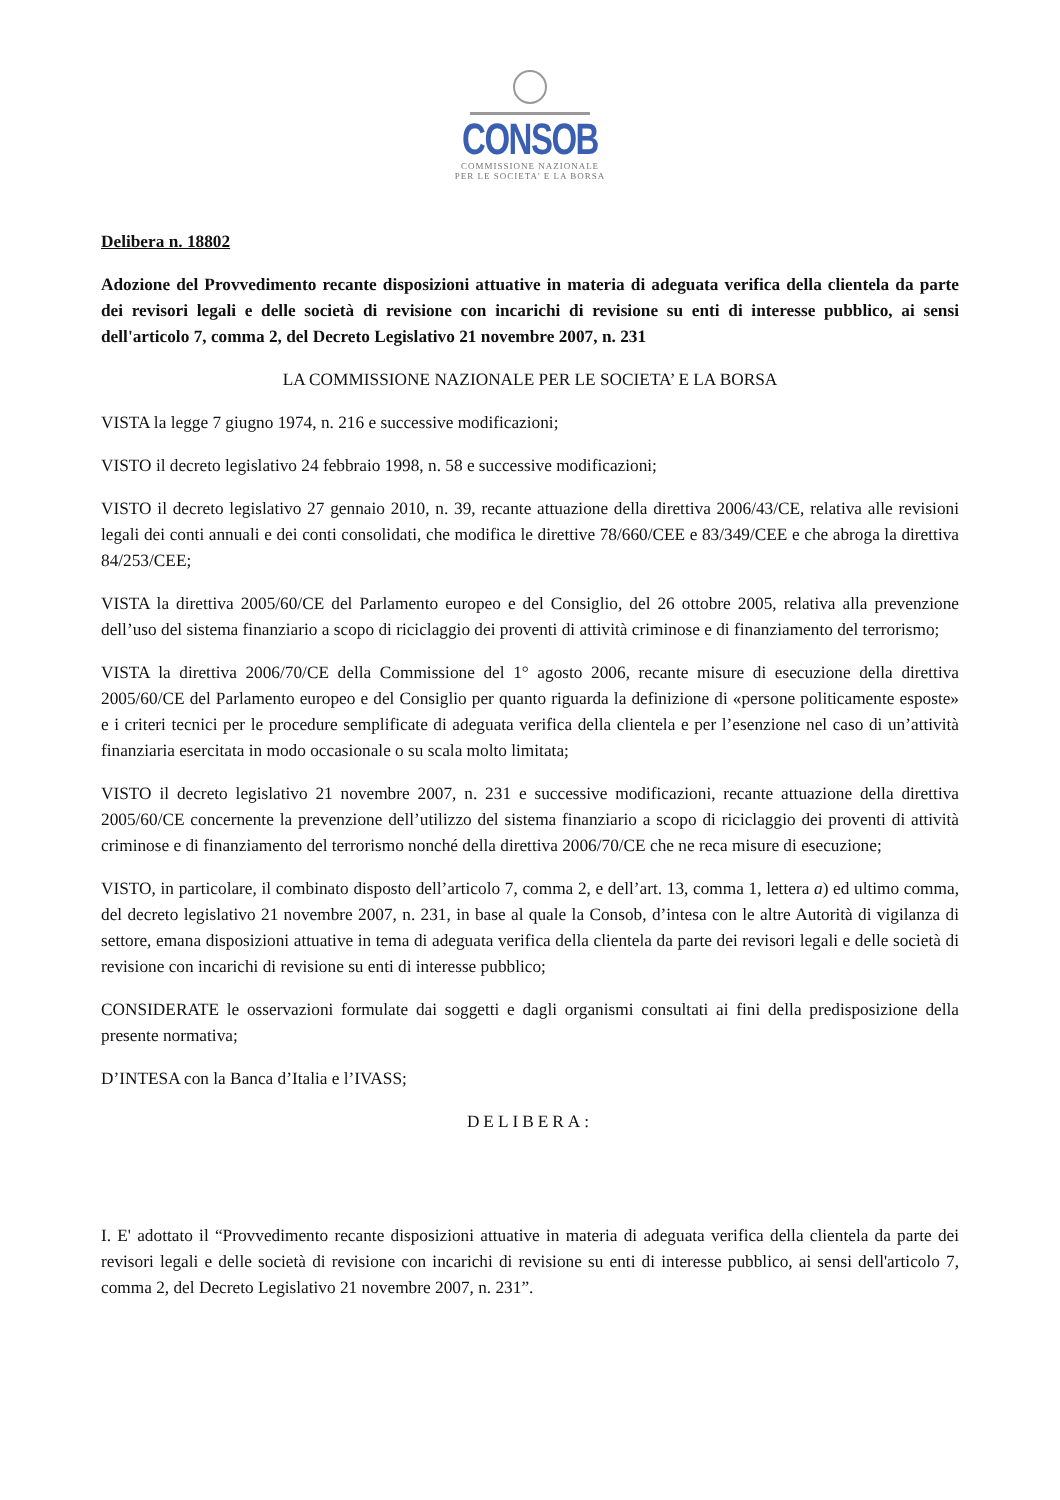CONSOB
COMMISSIONE NAZIONALE
PER LE SOCIETA' E LA BORSA
Delibera n. 18802
Adozione del Provvedimento recante disposizioni attuative in materia di adeguata verifica della clientela da parte dei revisori legali e delle società di revisione con incarichi di revisione su enti di interesse pubblico, ai sensi dell'articolo 7, comma 2, del Decreto Legislativo 21 novembre 2007, n. 231
LA COMMISSIONE NAZIONALE PER LE SOCIETA’ E LA BORSA
VISTA la legge 7 giugno 1974, n. 216 e successive modificazioni;
VISTO il decreto legislativo 24 febbraio 1998, n. 58 e successive modificazioni;
VISTO il decreto legislativo 27 gennaio 2010, n. 39, recante attuazione della direttiva 2006/43/CE, relativa alle revisioni legali dei conti annuali e dei conti consolidati, che modifica le direttive 78/660/CEE e 83/349/CEE e che abroga la direttiva 84/253/CEE;
VISTA la direttiva 2005/60/CE del Parlamento europeo e del Consiglio, del 26 ottobre 2005, relativa alla prevenzione dell’uso del sistema finanziario a scopo di riciclaggio dei proventi di attività criminose e di finanziamento del terrorismo;
VISTA la direttiva 2006/70/CE della Commissione del 1° agosto 2006, recante misure di esecuzione della direttiva 2005/60/CE del Parlamento europeo e del Consiglio per quanto riguarda la definizione di «persone politicamente esposte» e i criteri tecnici per le procedure semplificate di adeguata verifica della clientela e per l’esenzione nel caso di un’attività finanziaria esercitata in modo occasionale o su scala molto limitata;
VISTO il decreto legislativo 21 novembre 2007, n. 231 e successive modificazioni, recante attuazione della direttiva 2005/60/CE concernente la prevenzione dell’utilizzo del sistema finanziario a scopo di riciclaggio dei proventi di attività criminose e di finanziamento del terrorismo nonché della direttiva 2006/70/CE che ne reca misure di esecuzione;
VISTO, in particolare, il combinato disposto dell’articolo 7, comma 2, e dell’art. 13, comma 1, lettera a) ed ultimo comma, del decreto legislativo 21 novembre 2007, n. 231, in base al quale la Consob, d’intesa con le altre Autorità di vigilanza di settore, emana disposizioni attuative in tema di adeguata verifica della clientela da parte dei revisori legali e delle società di revisione con incarichi di revisione su enti di interesse pubblico;
CONSIDERATE le osservazioni formulate dai soggetti e dagli organismi consultati ai fini della predisposizione della presente normativa;
D’INTESA con la Banca d’Italia e l’IVASS;
DELIBERA:
I. E' adottato il “Provvedimento recante disposizioni attuative in materia di adeguata verifica della clientela da parte dei revisori legali e delle società di revisione con incarichi di revisione su enti di interesse pubblico, ai sensi dell'articolo 7, comma 2, del Decreto Legislativo 21 novembre 2007, n. 231”.